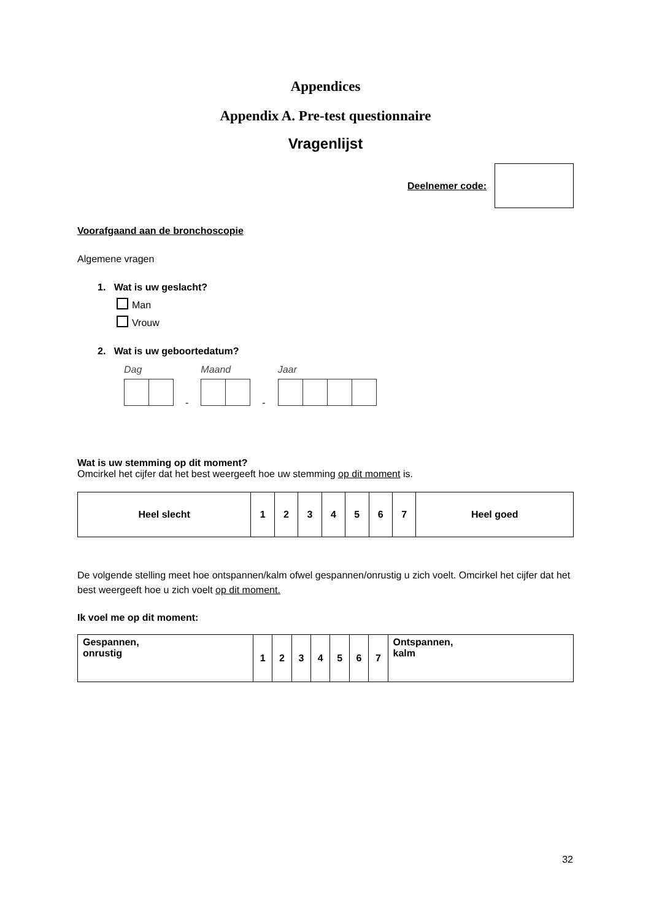Appendices
Appendix A. Pre-test questionnaire
Vragenlijst
Deelnemer code:
Voorafgaand aan de bronchoscopie
Algemene vragen
1. Wat is uw geslacht?
Man
Vrouw
2. Wat is uw geboortedatum?
Dag
-
Maand
-
Jaar
Wat is uw stemming op dit moment?
Omcirkel het cijfer dat het best weergeeft hoe uw stemming op dit moment is.
| Heel slecht | 1 | 2 | 3 | 4 | 5 | 6 | 7 | Heel goed |
De volgende stelling meet hoe ontspannen/kalm ofwel gespannen/onrustig u zich voelt. Omcirkel het cijfer dat het best weergeeft hoe u zich voelt op dit moment.
Ik voel me op dit moment:
| Gespannen, onrustig | 1 | 2 | 3 | 4 | 5 | 6 | 7 | Ontspannen, kalm |
32